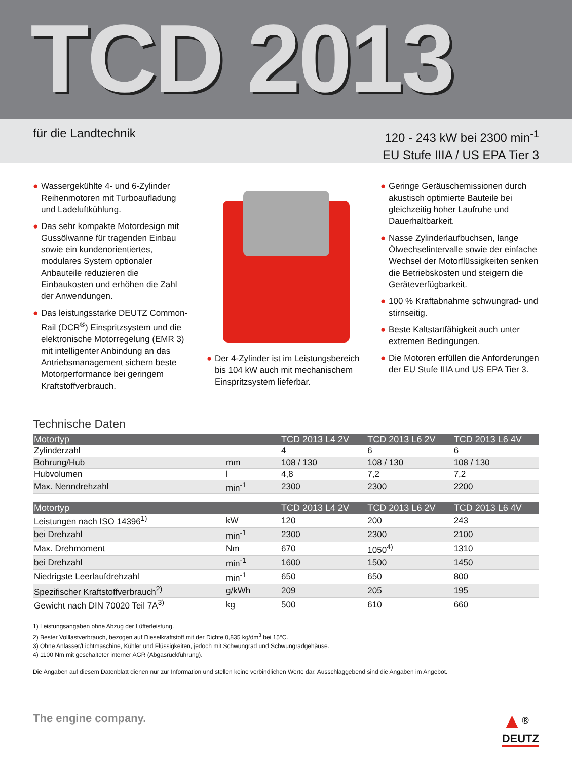TCD 2013
für die Landtechnik
120 - 243 kW bei 2300 min<sup>-1</sup>
EU Stufe IIIA / US EPA Tier 3
● Wassergekühlte 4- und 6-Zylinder Reihenmotoren mit Turboaufladung und Ladeluftkühlung.
● Das sehr kompakte Motordesign mit Gussölwanne für tragenden Einbau sowie ein kundenorientiertes, modulares System optionaler Anbauteile reduzieren die Einbaukosten und erhöhen die Zahl der Anwendungen.
● Das leistungsstarke DEUTZ Common-Rail (DCR<sup>®</sup>) Einspritzsystem und die elektronische Motorregelung (EMR 3) mit intelligenter Anbindung an das Antriebsmanagement sichern beste Motorperformance bei geringem Kraftstoffverbrauch.
● Der 4-Zylinder ist im Leistungsbereich bis 104 kW auch mit mechanischem Einspritzsystem lieferbar.
● Geringe Geräuschemissionen durch akustisch optimierte Bauteile bei gleichzeitig hoher Laufruhe und Dauerhaltbarkeit.
● Nasse Zylinderlaufbuchsen, lange Ölwechselintervalle sowie der einfache Wechsel der Motorflüssigkeiten senken die Betriebskosten und steigern die Geräteverfügbarkeit.
● 100 % Kraftabnahme schwungrad- und stirnseitig.
● Beste Kaltstartfähigkeit auch unter extremen Bedingungen.
● Die Motoren erfüllen die Anforderungen der EU Stufe IIIA und US EPA Tier 3.
Technische Daten
| Motortyp | | TCD 2013 L4 2V | TCD 2013 L6 2V | TCD 2013 L6 4V |
| --- | --- | --- | --- | --- |
| Zylinderzahl | | 4 | 6 | 6 |
| Bohrung/Hub | mm | 108 / 130 | 108 / 130 | 108 / 130 |
| Hubvolumen | l | 4,8 | 7,2 | 7,2 |
| Max. Nenndrehzahl | min<sup>-1</sup> | 2300 | 2300 | 2200 |
| Motortyp | | TCD 2013 L4 2V | TCD 2013 L6 2V | TCD 2013 L6 4V |
| --- | --- | --- | --- | --- |
| Leistungen nach ISO 14396<sup>1)</sup> | kW | 120 | 200 | 243 |
| bei Drehzahl | min<sup>-1</sup> | 2300 | 2300 | 2100 |
| Max. Drehmoment | Nm | 670 | 1050<sup>4)</sup> | 1310 |
| bei Drehzahl | min<sup>-1</sup> | 1600 | 1500 | 1450 |
| Niedrigste Leerlaufdrehzahl | min<sup>-1</sup> | 650 | 650 | 800 |
| Spezifischer Kraftstoffverbrauch<sup>2)</sup> | g/kWh | 209 | 205 | 195 |
| Gewicht nach DIN 70020 Teil 7A<sup>3)</sup> | kg | 500 | 610 | 660 |
1) Leistungsangaben ohne Abzug der Lüfterleistung.
2) Bester Volllastverbrauch, bezogen auf Dieselkraftstoff mit der Dichte 0,835 kg/dm<sup>3</sup> bei 15°C.
3) Ohne Anlasser/Lichtmaschine, Kühler und Flüssigkeiten, jedoch mit Schwungrad und Schwungradgehäuse.
4) 1100 Nm mit geschalteter interner AGR (Abgasrückführung).
Die Angaben auf diesem Datenblatt dienen nur zur Information und stellen keine verbindlichen Werte dar. Ausschlaggebend sind die Angaben im Angebot.
The engine company.
▲<sup>®</sup>
DEUTZ